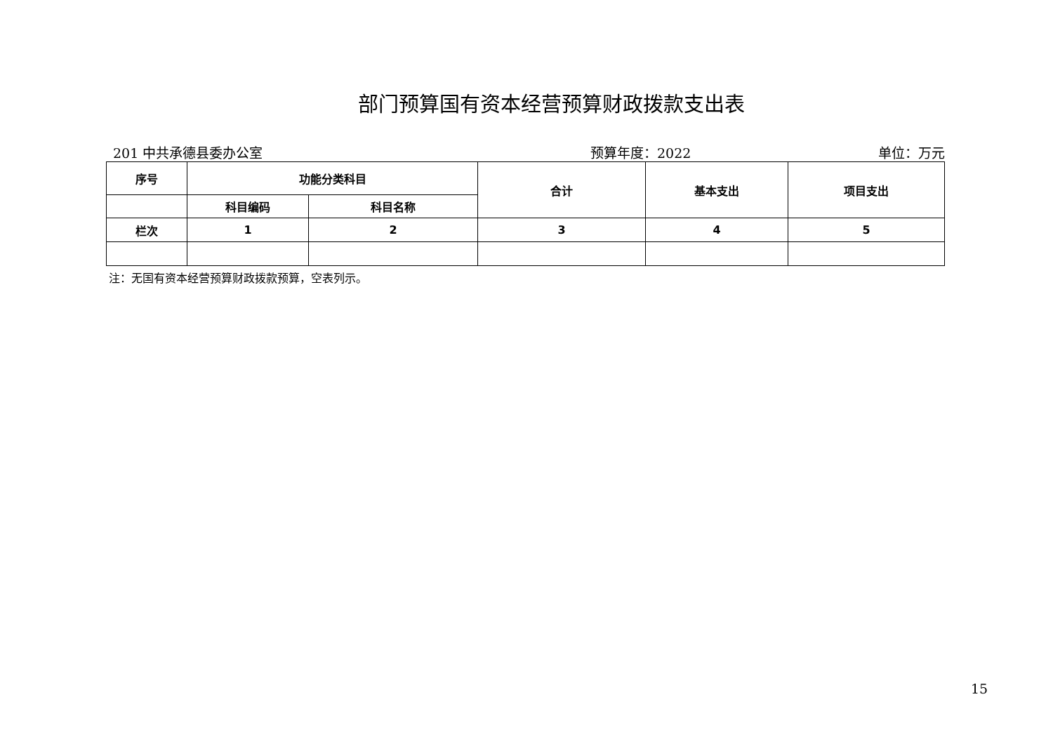部门预算国有资本经营预算财政拨款支出表
201 中共承德县委办公室 预算年度：2022 单位：万元
| 序号 | 功能分类科目 | | 合计 | 基本支出 | 项目支出 |
| --- | --- | --- | --- | --- | --- |
| | 科目编码 | 科目名称 | | | |
| 栏次 | 1 | 2 | 3 | 4 | 5 |
注：无国有资本经营预算财政拨款预算，空表列示。
15